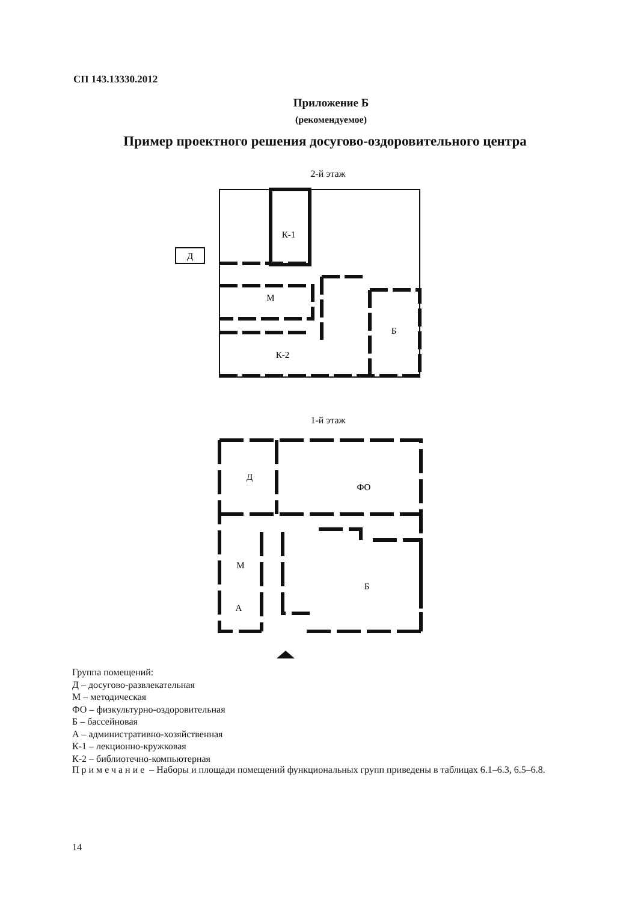СП 143.13330.2012
Приложение Б
(рекомендуемое)
Пример проектного решения досугово-оздоровительного центра
2-й этаж
К-1
М
К-2
Б
Д
1-й этаж
Д
ФО
М
А
Б
Группа помещений:
Д – досугово-развлекательная
М – методическая
ФО – физкультурно-оздоровительная
Б – бассейновая
А – административно-хозяйственная
К-1 – лекционно-кружковая
К-2 – библиотечно-компьютерная
Примечание – Наборы и площади помещений функциональных групп приведены в таблицах 6.1–6.3, 6.5–6.8.
14